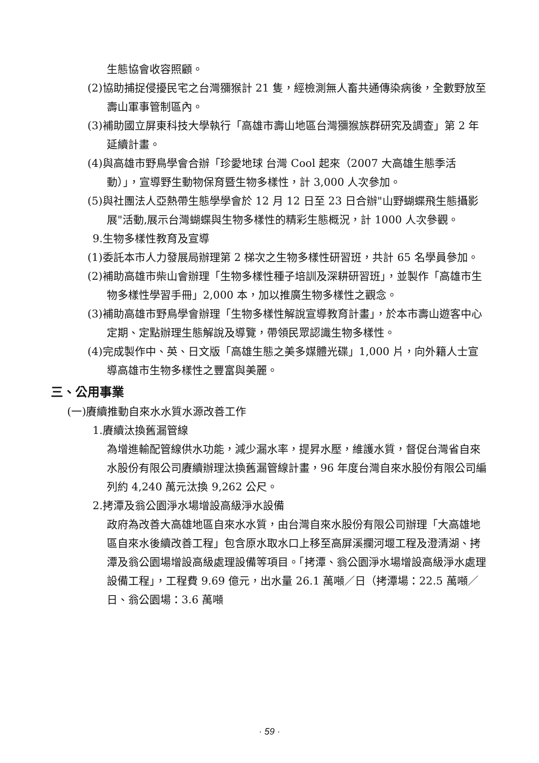生態協會收容照顧。
(2)協助捕捉侵擾民宅之台灣獼猴計 21 隻，經檢測無人畜共通傳染病後，全數野放至壽山軍事管制區內。
(3)補助國立屏東科技大學執行「高雄市壽山地區台灣獼猴族群研究及調查」第 2 年延續計畫。
(4)與高雄市野鳥學會合辦「珍愛地球 台灣 Cool 起來（2007 大高雄生態季活動）」，宣導野生動物保育暨生物多樣性，計 3,000 人次參加。
(5)與社團法人亞熱帶生態學學會於 12 月 12 日至 23 日合辦"山野蝴蝶飛生態攝影展"活動,展示台灣蝴蝶與生物多樣性的精彩生態概況，計 1000 人次參觀。
9.生物多樣性教育及宣導
(1)委託本市人力發展局辦理第 2 梯次之生物多樣性研習班，共計 65 名學員參加。
(2)補助高雄市柴山會辦理「生物多樣性種子培訓及深耕研習班」，並製作「高雄市生物多樣性學習手冊」2,000 本，加以推廣生物多樣性之觀念。
(3)補助高雄市野鳥學會辦理「生物多樣性解說宣導教育計畫」，於本市壽山遊客中心定期、定點辦理生態解說及導覽，帶領民眾認識生物多樣性。
(4)完成製作中、英、日文版「高雄生態之美多媒體光碟」1,000 片，向外籍人士宣導高雄市生物多樣性之豐富與美麗。
三、公用事業
(一)賡續推動自來水水質水源改善工作
1.賡續汰換舊漏管線
為增進輸配管線供水功能，減少漏水率，提昇水壓，維護水質，督促台灣省自來水股份有限公司賡續辦理汰換舊漏管線計畫，96 年度台灣自來水股份有限公司編列約 4,240 萬元汰換 9,262 公尺。
2.拷潭及翁公園淨水場增設高級淨水設備
政府為改善大高雄地區自來水水質，由台灣自來水股份有限公司辦理「大高雄地區自來水後續改善工程」包含原水取水口上移至高屏溪攔河堰工程及澄清湖、拷潭及翁公園場增設高級處理設備等項目。「拷潭、翁公園淨水場增設高級淨水處理設備工程」，工程費 9.69 億元，出水量 26.1 萬噸／日（拷潭場：22.5 萬噸／日、翁公園場：3.6 萬噸
· 59 ·